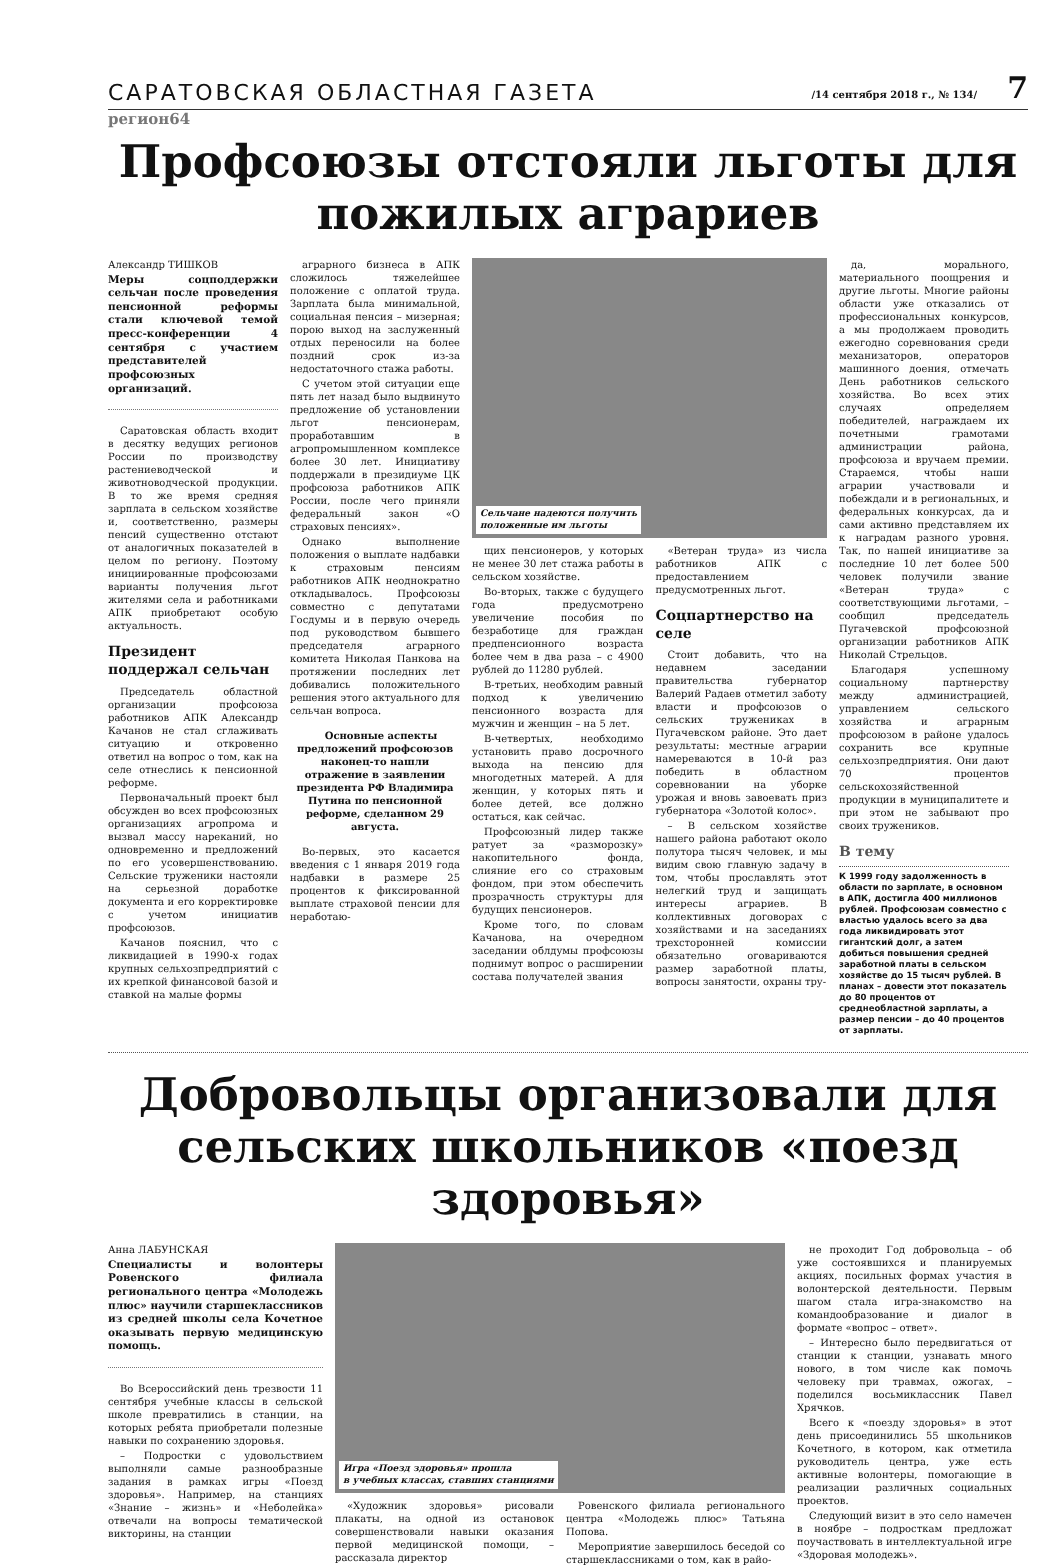САРАТОВСКАЯ ОБЛАСТНАЯ ГАЗЕТА /14 сентября 2018 г., № 134/ 7
регион64
Профсоюзы отстояли льготы для пожилых аграриев
Александр ТИШКОВ
Меры соцподдержки сельчан после проведения пенсионной реформы стали ключевой темой пресс-конференции 4 сентября с участием представителей профсоюзных организаций.
Саратовская область входит в десятку ведущих регионов России по производству растениеводческой и животноводческой продукции. В то же время средняя зарплата в сельском хозяйстве и, соответственно, размеры пенсий существенно отстают от аналогичных показателей в целом по региону. Поэтому инициированные профсоюзами варианты получения льгот жителями села и работниками АПК приобретают особую актуальность.
Президент поддержал сельчан
Председатель областной организации профсоюза работников АПК Александр Качанов не стал сглаживать ситуацию и откровенно ответил на вопрос о том, как на селе отнеслись к пенсионной реформе.
Первоначальный проект был обсужден во всех профсоюзных организациях агропрома и вызвал массу нареканий, но одновременно и предложений по его усовершенствованию. Сельские труженики настояли на серьезной доработке документа и его корректировке с учетом инициатив профсоюзов.
Качанов пояснил, что с ликвидацией в 1990-х годах крупных сельхозпредприятий с их крепкой финансовой базой и ставкой на малые формы
аграрного бизнеса в АПК сложилось тяжелейшее положение с оплатой труда. Зарплата была минимальной, социальная пенсия – мизерная; порою выход на заслуженный отдых переносили на более поздний срок из-за недостаточного стажа работы.
С учетом этой ситуации еще пять лет назад было выдвинуто предложение об установлении льгот пенсионерам, проработавшим в агропромышленном комплексе более 30 лет. Инициативу поддержали в президиуме ЦК профсоюза работников АПК России, после чего приняли федеральный закон «О страховых пенсиях».
Однако выполнение положения о выплате надбавки к страховым пенсиям работников АПК неоднократно откладывалось. Профсоюзы совместно с депутатами Госдумы и в первую очередь под руководством бывшего председателя аграрного комитета Николая Панкова на протяжении последних лет добивались положительного решения этого актуального для сельчан вопроса.
Основные аспекты предложений профсоюзов наконец-то нашли отражение в заявлении президента РФ Владимира Путина по пенсионной реформе, сделанном 29 августа.
Во-первых, это касается введения с 1 января 2019 года надбавки в размере 25 процентов к фиксированной выплате страховой пенсии для неработаю-
Сельчане надеются получить
положенные им льготы
щих пенсионеров, у которых не менее 30 лет стажа работы в сельском хозяйстве.
Во-вторых, также с будущего года предусмотрено увеличение пособия по безработице для граждан предпенсионного возраста более чем в два раза – с 4900 рублей до 11280 рублей.
В-третьих, необходим равный подход к увеличению пенсионного возраста для мужчин и женщин – на 5 лет.
В-четвертых, необходимо установить право досрочного выхода на пенсию для многодетных матерей. А для женщин, у которых пять и более детей, все должно остаться, как сейчас.
Профсоюзный лидер также ратует за «разморозку» накопительного фонда, слияние его со страховым фондом, при этом обеспечить прозрачность структуры для будущих пенсионеров.
Кроме того, по словам Качанова, на очередном заседании облдумы профсоюзы поднимут вопрос о расширении состава получателей звания
«Ветеран труда» из числа работников АПК с предоставлением предусмотренных льгот.
Соцпартнерство на селе
Стоит добавить, что на недавнем заседании правительства губернатор Валерий Радаев отметил заботу власти и профсоюзов о сельских тружениках в Пугачевском районе. Это дает результаты: местные аграрии намереваются в 10-й раз победить в областном соревновании на уборке урожая и вновь завоевать приз губернатора «Золотой колос».
– В сельском хозяйстве нашего района работают около полутора тысяч человек, и мы видим свою главную задачу в том, чтобы прославлять этот нелегкий труд и защищать интересы аграриев. В коллективных договорах с хозяйствами и на заседаниях трехсторонней комиссии обязательно оговариваются размер заработной платы, вопросы занятости, охраны тру-
да, морального, материального поощрения и другие льготы. Многие районы области уже отказались от профессиональных конкурсов, а мы продолжаем проводить ежегодно соревнования среди механизаторов, операторов машинного доения, отмечать День работников сельского хозяйства. Во всех этих случаях определяем победителей, награждаем их почетными грамотами администрации района, профсоюза и вручаем премии. Стараемся, чтобы наши аграрии участвовали и побеждали и в региональных, и федеральных конкурсах, да и сами активно представляем их к наградам разного уровня. Так, по нашей инициативе за последние 10 лет более 500 человек получили звание «Ветеран труда» с соответствующими льготами, – сообщил председатель Пугачевской профсоюзной организации работников АПК Николай Стрельцов.
Благодаря успешному социальному партнерству между администрацией, управлением сельского хозяйства и аграрным профсоюзом в районе удалось сохранить все крупные сельхозпредприятия. Они дают 70 процентов сельскохозяйственной продукции в муниципалитете и при этом не забывают про своих тружеников.
В тему
К 1999 году задолженность в области по зарплате, в основном в АПК, достигла 400 миллионов рублей. Профсоюзам совместно с властью удалось всего за два года ликвидировать этот гигантский долг, а затем добиться повышения средней заработной платы в сельском хозяйстве до 15 тысяч рублей. В планах – довести этот показатель до 80 процентов от среднеобластной зарплаты, а размер пенсии – до 40 процентов от зарплаты.
Добровольцы организовали для сельских школьников «поезд здоровья»
Анна ЛАБУНСКАЯ
Специалисты и волонтеры Ровенского филиала регионального центра «Молодежь плюс» научили старшеклассников из средней школы села Кочетное оказывать первую медицинскую помощь.
Во Всероссийский день трезвости 11 сентября учебные классы в сельской школе превратились в станции, на которых ребята приобретали полезные навыки по сохранению здоровья.
– Подростки с удовольствием выполняли самые разнообразные задания в рамках игры «Поезд здоровья». Например, на станциях «Знание – жизнь» и «Неболейка» отвечали на вопросы тематической викторины, на станции
Игра «Поезд здоровья» прошла
в учебных классах, ставших станциями
«Художник здоровья» рисовали плакаты, на одной из остановок совершенствовали навыки оказания первой медицинской помощи, – рассказала директор
Ровенского филиала регионального центра «Молодежь плюс» Татьяна Попова.
Мероприятие завершилось беседой со старшеклассниками о том, как в райо-
не проходит Год добровольца – об уже состоявшихся и планируемых акциях, посильных формах участия в волонтерской деятельности. Первым шагом стала игра-знакомство на командообразование и диалог в формате «вопрос – ответ».
– Интересно было передвигаться от станции к станции, узнавать много нового, в том числе как помочь человеку при травмах, ожогах, – поделился восьмиклассник Павел Хрячков.
Всего к «поезду здоровья» в этот день присоединились 55 школьников Кочетного, в котором, как отметила руководитель центра, уже есть активные волонтеры, помогающие в реализации различных социальных проектов.
Следующий визит в это село намечен в ноябре – подросткам предложат поучаствовать в интеллектуальной игре «Здоровая молодежь».